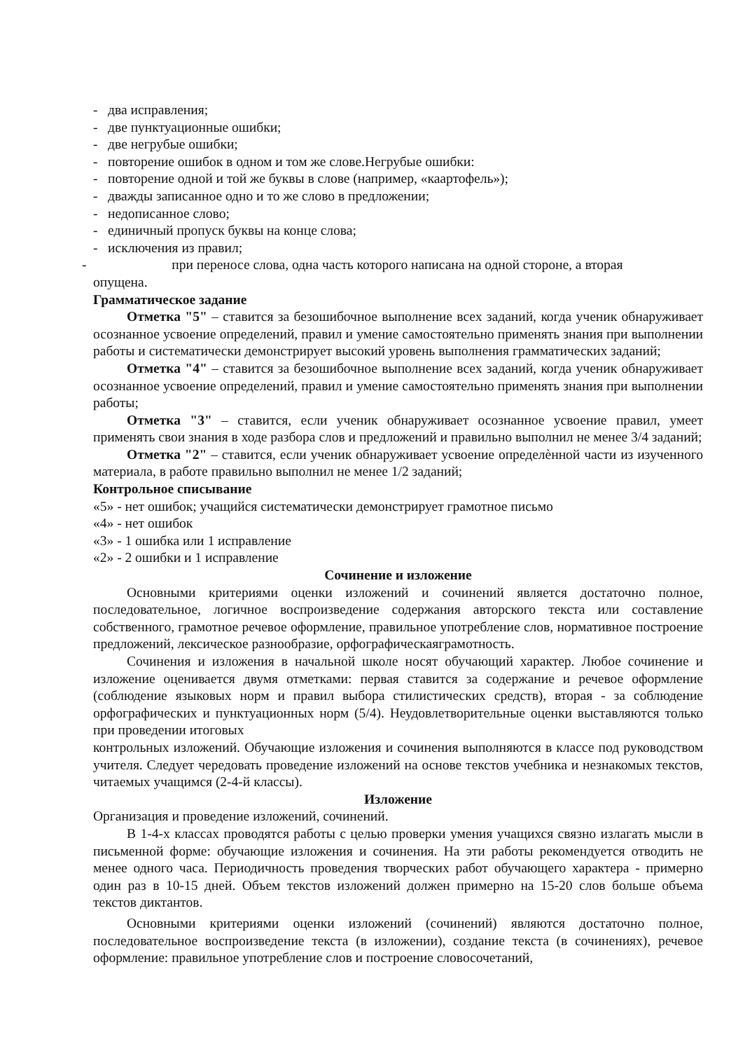- два исправления;
- две пунктуационные ошибки;
- две негрубые ошибки;
- повторение ошибок в одном и том же слове.Негрубые ошибки:
- повторение одной и той же буквы в слове (например, «каартофель»);
- дважды записанное одно и то же слово в предложении;
- недописанное слово;
- единичный пропуск буквы на конце слова;
- исключения из правил;
- при переносе слова, одна часть которого написана на одной стороне, а вторая
опущена.
Грамматическое задание
Отметка "5" – ставится за безошибочное выполнение всех заданий, когда ученик обнаруживает осознанное усвоение определений, правил и умение самостоятельно применять знания при выполнении работы и систематически демонстрирует высокий уровень выполнения грамматических заданий;
Отметка "4" – ставится за безошибочное выполнение всех заданий, когда ученик обнаруживает осознанное усвоение определений, правил и умение самостоятельно применять знания при выполнении работы;
Отметка "3" – ставится, если ученик обнаруживает осознанное усвоение правил, умеет применять свои знания в ходе разбора слов и предложений и правильно выполнил не менее 3/4 заданий;
Отметка "2" – ставится, если ученик обнаруживает усвоение определѐнной части из изученного материала, в работе правильно выполнил не менее 1/2 заданий;
Контрольное списывание
«5» - нет ошибок; учащийся систематически демонстрирует грамотное письмо
«4» - нет ошибок
«3» - 1 ошибка или 1 исправление
«2» - 2 ошибки и 1 исправление
Сочинение и изложение
Основными критериями оценки изложений и сочинений является достаточно полное, последовательное, логичное воспроизведение содержания авторского текста или составление собственного, грамотное речевое оформление, правильное употребление слов, нормативное построение предложений, лексическое разнообразие, орфографическаяграмотность.
Сочинения и изложения в начальной школе носят обучающий характер. Любое сочинение и изложение оценивается двумя отметками: первая ставится за содержание и речевое оформление (соблюдение языковых норм и правил выбора стилистических средств), вторая - за соблюдение орфографических и пунктуационных норм (5/4). Неудовлетворительные оценки выставляются только при проведении итоговых
контрольных изложений. Обучающие изложения и сочинения выполняются в классе под руководством учителя. Следует чередовать проведение изложений на основе текстов учебника и незнакомых текстов, читаемых учащимся (2-4-й классы).
Изложение
Организация и проведение изложений, сочинений.
В 1-4-х классах проводятся работы с целью проверки умения учащихся связно излагать мысли в письменной форме: обучающие изложения и сочинения. На эти работы рекомендуется отводить не менее одного часа. Периодичность проведения творческих работ обучающего характера - примерно один раз в 10-15 дней. Объем текстов изложений должен примерно на 15-20 слов больше объема текстов диктантов.
Основными критериями оценки изложений (сочинений) являются достаточно полное, последовательное воспроизведение текста (в изложении), создание текста (в сочинениях), речевое оформление: правильное употребление слов и построение словосочетаний,